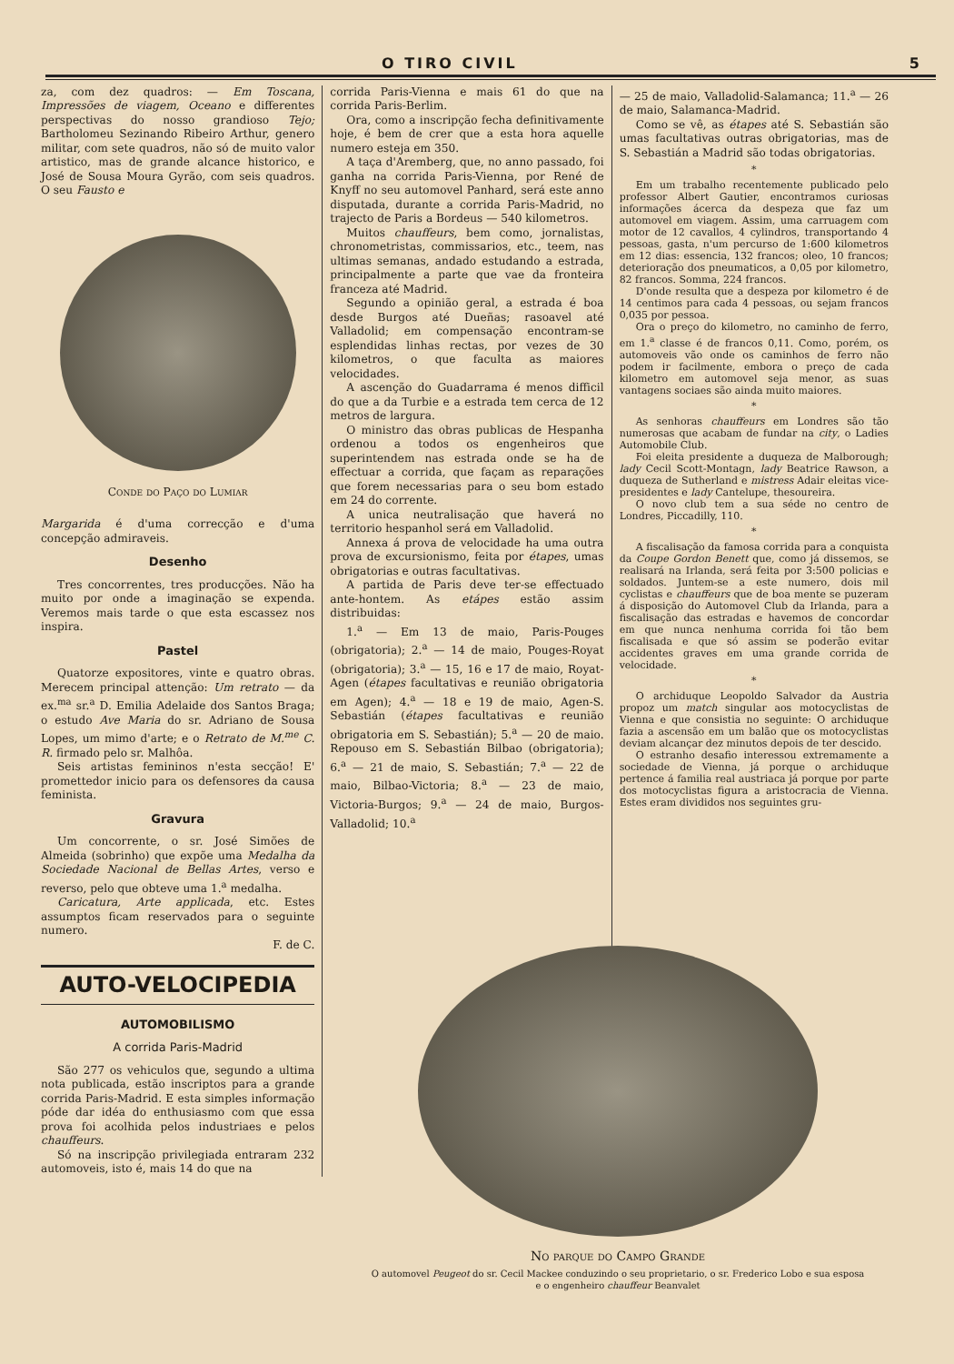O TIRO CIVIL 5
za, com dez quadros: — Em Toscana, Impressões de viagem, Oceano e differentes perspectivas do nosso grandioso Tejo; Bartholomeu Sezinando Ribeiro Arthur, genero militar, com sete quadros, não só de muito valor artistico, mas de grande alcance historico, e José de Sousa Moura Gyrão, com seis quadros. O seu Fausto e
Conde do Paço do Lumiar
Margarida é d'uma correcção e d'uma concepção admiraveis.
Desenho
Tres concorrentes, tres producções. Não ha muito por onde a imaginação se expenda. Veremos mais tarde o que esta escassez nos inspira.
Pastel
Quatorze expositores, vinte e quatro obras. Merecem principal attenção: Um retrato — da ex.<sup>ma</sup> sr.<sup>a</sup> D. Emilia Adelaide dos Santos Braga; o estudo Ave Maria do sr. Adriano de Sousa Lopes, um mimo d'arte; e o Retrato de M.<sup>me</sup> C. R. firmado pelo sr. Malhôa.
Seis artistas femininos n'esta secção! E' promettedor inicio para os defensores da causa feminista.
Gravura
Um concorrente, o sr. José Simões de Almeida (sobrinho) que expõe uma Medalha da Sociedade Nacional de Bellas Artes, verso e reverso, pelo que obteve uma 1.<sup>a</sup> medalha.
Caricatura, Arte applicada, etc. Estes assumptos ficam reservados para o seguinte numero.
F. de C.
AUTO-VELOCIPEDIA
AUTOMOBILISMO
A corrida Paris-Madrid
São 277 os vehiculos que, segundo a ultima nota publicada, estão inscriptos para a grande corrida Paris-Madrid. E esta simples informação póde dar idéa do enthusiasmo com que essa prova foi acolhida pelos industriaes e pelos chauffeurs.
Só na inscripção privilegiada entraram 232 automoveis, isto é, mais 14 do que na
corrida Paris-Vienna e mais 61 do que na corrida Paris-Berlim.
Ora, como a inscripção fecha definitivamente hoje, é bem de crer que a esta hora aquelle numero esteja em 350.
A taça d'Aremberg, que, no anno passado, foi ganha na corrida Paris-Vienna, por René de Knyff no seu automovel Panhard, será este anno disputada, durante a corrida Paris-Madrid, no trajecto de Paris a Bordeus — 540 kilometros.
Muitos chauffeurs, bem como, jornalistas, chronometristas, commissarios, etc., teem, nas ultimas semanas, andado estudando a estrada, principalmente a parte que vae da fronteira franceza até Madrid.
Segundo a opinião geral, a estrada é boa desde Burgos até Dueñas; rasoavel até Valladolid; em compensação encontram-se esplendidas linhas rectas, por vezes de 30 kilometros, o que faculta as maiores velocidades.
A ascenção do Guadarrama é menos difficil do que a da Turbie e a estrada tem cerca de 12 metros de largura.
O ministro das obras publicas de Hespanha ordenou a todos os engenheiros que superintendem nas estrada onde se ha de effectuar a corrida, que façam as reparações que forem necessarias para o seu bom estado em 24 do corrente.
A unica neutralisação que haverá no territorio hespanhol será em Valladolid.
Annexa á prova de velocidade ha uma outra prova de excursionismo, feita por étapes, umas obrigatorias e outras facultativas.
A partida de Paris deve ter-se effectuado ante-hontem. As etápes estão assim distribuidas:
1.<sup>a</sup> — Em 13 de maio, Paris-Pouges (obrigatoria); 2.<sup>a</sup> — 14 de maio, Pouges-Royat (obrigatoria); 3.<sup>a</sup> — 15, 16 e 17 de maio, Royat-Agen (étapes facultativas e reunião obrigatoria em Agen); 4.<sup>a</sup> — 18 e 19 de maio, Agen-S. Sebastián (étapes facultativas e reunião obrigatoria em S. Sebastián); 5.<sup>a</sup> — 20 de maio. Repouso em S. Sebastián Bilbao (obrigatoria); 6.<sup>a</sup> — 21 de maio, S. Sebastián; 7.<sup>a</sup> — 22 de maio, Bilbao-Victoria; 8.<sup>a</sup> — 23 de maio, Victoria-Burgos; 9.<sup>a</sup> — 24 de maio, Burgos-Valladolid; 10.<sup>a</sup>
— 25 de maio, Valladolid-Salamanca; 11.<sup>a</sup> — 26 de maio, Salamanca-Madrid.
Como se vê, as étapes até S. Sebastián são umas facultativas outras obrigatorias, mas de S. Sebastián a Madrid são todas obrigatorias.
*
Em um trabalho recentemente publicado pelo professor Albert Gautier, encontramos curiosas informações ácerca da despeza que faz um automovel em viagem. Assim, uma carruagem com motor de 12 cavallos, 4 cylindros, transportando 4 pessoas, gasta, n'um percurso de 1:600 kilometros em 12 dias: essencia, 132 francos; oleo, 10 francos; deterioração dos pneumaticos, a 0,05 por kilometro, 82 francos. Somma, 224 francos.
D'onde resulta que a despeza por kilometro é de 14 centimos para cada 4 pessoas, ou sejam francos 0,035 por pessoa.
Ora o preço do kilometro, no caminho de ferro, em 1.<sup>a</sup> classe é de francos 0,11. Como, porém, os automoveis vão onde os caminhos de ferro não podem ir facilmente, embora o preço de cada kilometro em automovel seja menor, as suas vantagens sociaes são ainda muito maiores.
*
As senhoras chauffeurs em Londres são tão numerosas que acabam de fundar na city, o Ladies Automobile Club.
Foi eleita presidente a duqueza de Malborough; lady Cecil Scott-Montagn, lady Beatrice Rawson, a duqueza de Sutherland e mistress Adair eleitas vice-presidentes e lady Cantelupe, thesoureira.
O novo club tem a sua séde no centro de Londres, Piccadilly, 110.
*
A fiscalisação da famosa corrida para a conquista da Coupe Gordon Benett que, como já dissemos, se realisará na Irlanda, será feita por 3:500 policias e soldados. Juntem-se a este numero, dois mil cyclistas e chauffeurs que de boa mente se puzeram á disposição do Automovel Club da Irlanda, para a fiscalisação das estradas e havemos de concordar em que nunca nenhuma corrida foi tão bem fiscalisada e que só assim se poderão evitar accidentes graves em uma grande corrida de velocidade.
*
O archiduque Leopoldo Salvador da Austria propoz um match singular aos motocyclistas de Vienna e que consistia no seguinte: O archiduque fazia a ascensão em um balão que os motocyclistas deviam alcançar dez minutos depois de ter descido.
O estranho desafio interessou extremamente a sociedade de Vienna, já porque o archiduque pertence á familia real austriaca já porque por parte dos motocyclistas figura a aristocracia de Vienna. Estes eram divididos nos seguintes gru-
No parque do Campo Grande
O automovel Peugeot do sr. Cecil Mackee conduzindo o seu proprietario, o sr. Frederico Lobo e sua esposa
e o engenheiro chauffeur Beanvalet